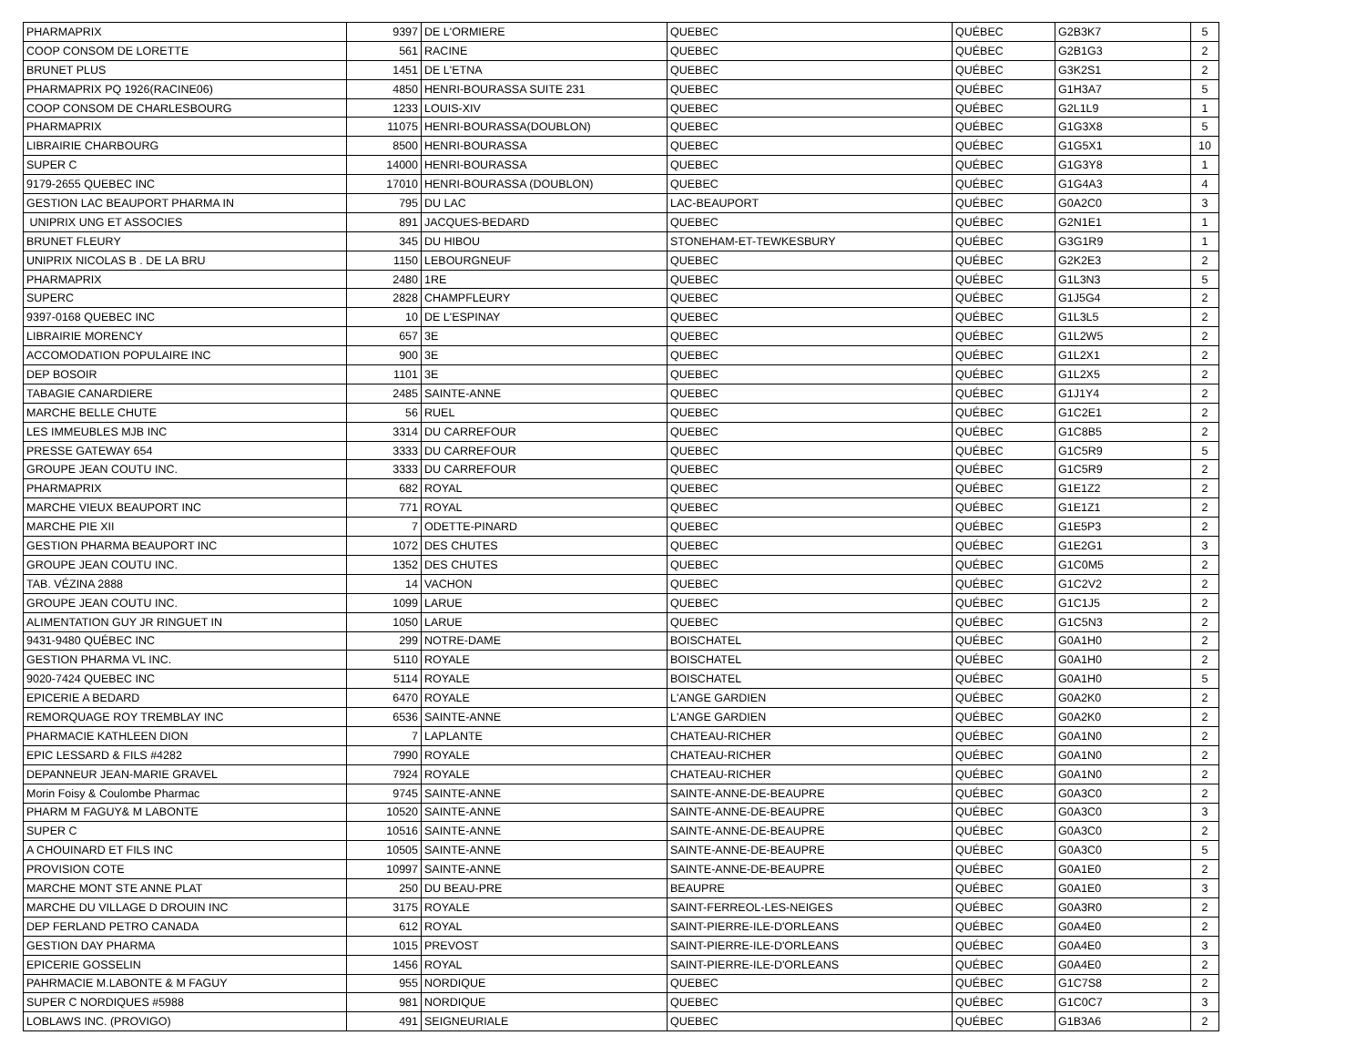| PHARMAPRIX | 9397 | DE L'ORMIERE | QUEBEC | QUÉBEC | G2B3K7 | 5 |
| COOP CONSOM DE LORETTE | 561 | RACINE | QUEBEC | QUÉBEC | G2B1G3 | 2 |
| BRUNET PLUS | 1451 | DE L'ETNA | QUEBEC | QUÉBEC | G3K2S1 | 2 |
| PHARMAPRIX PQ 1926(RACINE06) | 4850 | HENRI-BOURASSA SUITE 231 | QUEBEC | QUÉBEC | G1H3A7 | 5 |
| COOP CONSOM DE CHARLESBOURG | 1233 | LOUIS-XIV | QUEBEC | QUÉBEC | G2L1L9 | 1 |
| PHARMAPRIX | 11075 | HENRI-BOURASSA(DOUBLON) | QUEBEC | QUÉBEC | G1G3X8 | 5 |
| LIBRAIRIE CHARBOURG | 8500 | HENRI-BOURASSA | QUEBEC | QUÉBEC | G1G5X1 | 10 |
| SUPER C | 14000 | HENRI-BOURASSA | QUEBEC | QUÉBEC | G1G3Y8 | 1 |
| 9179-2655 QUEBEC INC | 17010 | HENRI-BOURASSA (DOUBLON) | QUEBEC | QUÉBEC | G1G4A3 | 4 |
| GESTION LAC BEAUPORT PHARMA IN | 795 | DU LAC | LAC-BEAUPORT | QUÉBEC | G0A2C0 | 3 |
| UNIPRIX UNG ET ASSOCIES | 891 | JACQUES-BEDARD | QUEBEC | QUÉBEC | G2N1E1 | 1 |
| BRUNET FLEURY | 345 | DU HIBOU | STONEHAM-ET-TEWKESBURY | QUÉBEC | G3G1R9 | 1 |
| UNIPRIX NICOLAS B . DE LA BRU | 1150 | LEBOURGNEUF | QUEBEC | QUÉBEC | G2K2E3 | 2 |
| PHARMAPRIX | 2480 | 1RE | QUEBEC | QUÉBEC | G1L3N3 | 5 |
| SUPERC | 2828 | CHAMPFLEURY | QUEBEC | QUÉBEC | G1J5G4 | 2 |
| 9397-0168 QUEBEC INC | 10 | DE L'ESPINAY | QUEBEC | QUÉBEC | G1L3L5 | 2 |
| LIBRAIRIE MORENCY | 657 | 3E | QUEBEC | QUÉBEC | G1L2W5 | 2 |
| ACCOMODATION POPULAIRE INC | 900 | 3E | QUEBEC | QUÉBEC | G1L2X1 | 2 |
| DEP BOSOIR | 1101 | 3E | QUEBEC | QUÉBEC | G1L2X5 | 2 |
| TABAGIE CANARDIERE | 2485 | SAINTE-ANNE | QUEBEC | QUÉBEC | G1J1Y4 | 2 |
| MARCHE BELLE CHUTE | 56 | RUEL | QUEBEC | QUÉBEC | G1C2E1 | 2 |
| LES IMMEUBLES MJB INC | 3314 | DU CARREFOUR | QUEBEC | QUÉBEC | G1C8B5 | 2 |
| PRESSE GATEWAY 654 | 3333 | DU CARREFOUR | QUEBEC | QUÉBEC | G1C5R9 | 5 |
| GROUPE JEAN COUTU INC. | 3333 | DU CARREFOUR | QUEBEC | QUÉBEC | G1C5R9 | 2 |
| PHARMAPRIX | 682 | ROYAL | QUEBEC | QUÉBEC | G1E1Z2 | 2 |
| MARCHE VIEUX BEAUPORT INC | 771 | ROYAL | QUEBEC | QUÉBEC | G1E1Z1 | 2 |
| MARCHE PIE XII | 7 | ODETTE-PINARD | QUEBEC | QUÉBEC | G1E5P3 | 2 |
| GESTION PHARMA BEAUPORT INC | 1072 | DES CHUTES | QUEBEC | QUÉBEC | G1E2G1 | 3 |
| GROUPE JEAN COUTU INC. | 1352 | DES CHUTES | QUEBEC | QUÉBEC | G1C0M5 | 2 |
| TAB. VÉZINA 2888 | 14 | VACHON | QUEBEC | QUÉBEC | G1C2V2 | 2 |
| GROUPE JEAN COUTU INC. | 1099 | LARUE | QUEBEC | QUÉBEC | G1C1J5 | 2 |
| ALIMENTATION GUY JR RINGUET IN | 1050 | LARUE | QUEBEC | QUÉBEC | G1C5N3 | 2 |
| 9431-9480 QUÉBEC INC | 299 | NOTRE-DAME | BOISCHATEL | QUÉBEC | G0A1H0 | 2 |
| GESTION PHARMA VL INC. | 5110 | ROYALE | BOISCHATEL | QUÉBEC | G0A1H0 | 2 |
| 9020-7424 QUEBEC INC | 5114 | ROYALE | BOISCHATEL | QUÉBEC | G0A1H0 | 5 |
| EPICERIE A BEDARD | 6470 | ROYALE | L'ANGE GARDIEN | QUÉBEC | G0A2K0 | 2 |
| REMORQUAGE ROY TREMBLAY INC | 6536 | SAINTE-ANNE | L'ANGE GARDIEN | QUÉBEC | G0A2K0 | 2 |
| PHARMACIE KATHLEEN DION | 7 | LAPLANTE | CHATEAU-RICHER | QUÉBEC | G0A1N0 | 2 |
| EPIC LESSARD & FILS #4282 | 7990 | ROYALE | CHATEAU-RICHER | QUÉBEC | G0A1N0 | 2 |
| DEPANNEUR JEAN-MARIE GRAVEL | 7924 | ROYALE | CHATEAU-RICHER | QUÉBEC | G0A1N0 | 2 |
| Morin Foisy & Coulombe Pharmac | 9745 | SAINTE-ANNE | SAINTE-ANNE-DE-BEAUPRE | QUÉBEC | G0A3C0 | 2 |
| PHARM M FAGUY& M LABONTE | 10520 | SAINTE-ANNE | SAINTE-ANNE-DE-BEAUPRE | QUÉBEC | G0A3C0 | 3 |
| SUPER C | 10516 | SAINTE-ANNE | SAINTE-ANNE-DE-BEAUPRE | QUÉBEC | G0A3C0 | 2 |
| A CHOUINARD ET FILS INC | 10505 | SAINTE-ANNE | SAINTE-ANNE-DE-BEAUPRE | QUÉBEC | G0A3C0 | 5 |
| PROVISION COTE | 10997 | SAINTE-ANNE | SAINTE-ANNE-DE-BEAUPRE | QUÉBEC | G0A1E0 | 2 |
| MARCHE MONT STE ANNE PLAT | 250 | DU BEAU-PRE | BEAUPRE | QUÉBEC | G0A1E0 | 3 |
| MARCHE DU VILLAGE D DROUIN INC | 3175 | ROYALE | SAINT-FERREOL-LES-NEIGES | QUÉBEC | G0A3R0 | 2 |
| DEP FERLAND PETRO CANADA | 612 | ROYAL | SAINT-PIERRE-ILE-D'ORLEANS | QUÉBEC | G0A4E0 | 2 |
| GESTION DAY PHARMA | 1015 | PREVOST | SAINT-PIERRE-ILE-D'ORLEANS | QUÉBEC | G0A4E0 | 3 |
| EPICERIE GOSSELIN | 1456 | ROYAL | SAINT-PIERRE-ILE-D'ORLEANS | QUÉBEC | G0A4E0 | 2 |
| PAHRMACIE M.LABONTE & M FAGUY | 955 | NORDIQUE | QUEBEC | QUÉBEC | G1C7S8 | 2 |
| SUPER C NORDIQUES #5988 | 981 | NORDIQUE | QUEBEC | QUÉBEC | G1C0C7 | 3 |
| LOBLAWS INC. (PROVIGO) | 491 | SEIGNEURIALE | QUEBEC | QUÉBEC | G1B3A6 | 2 |